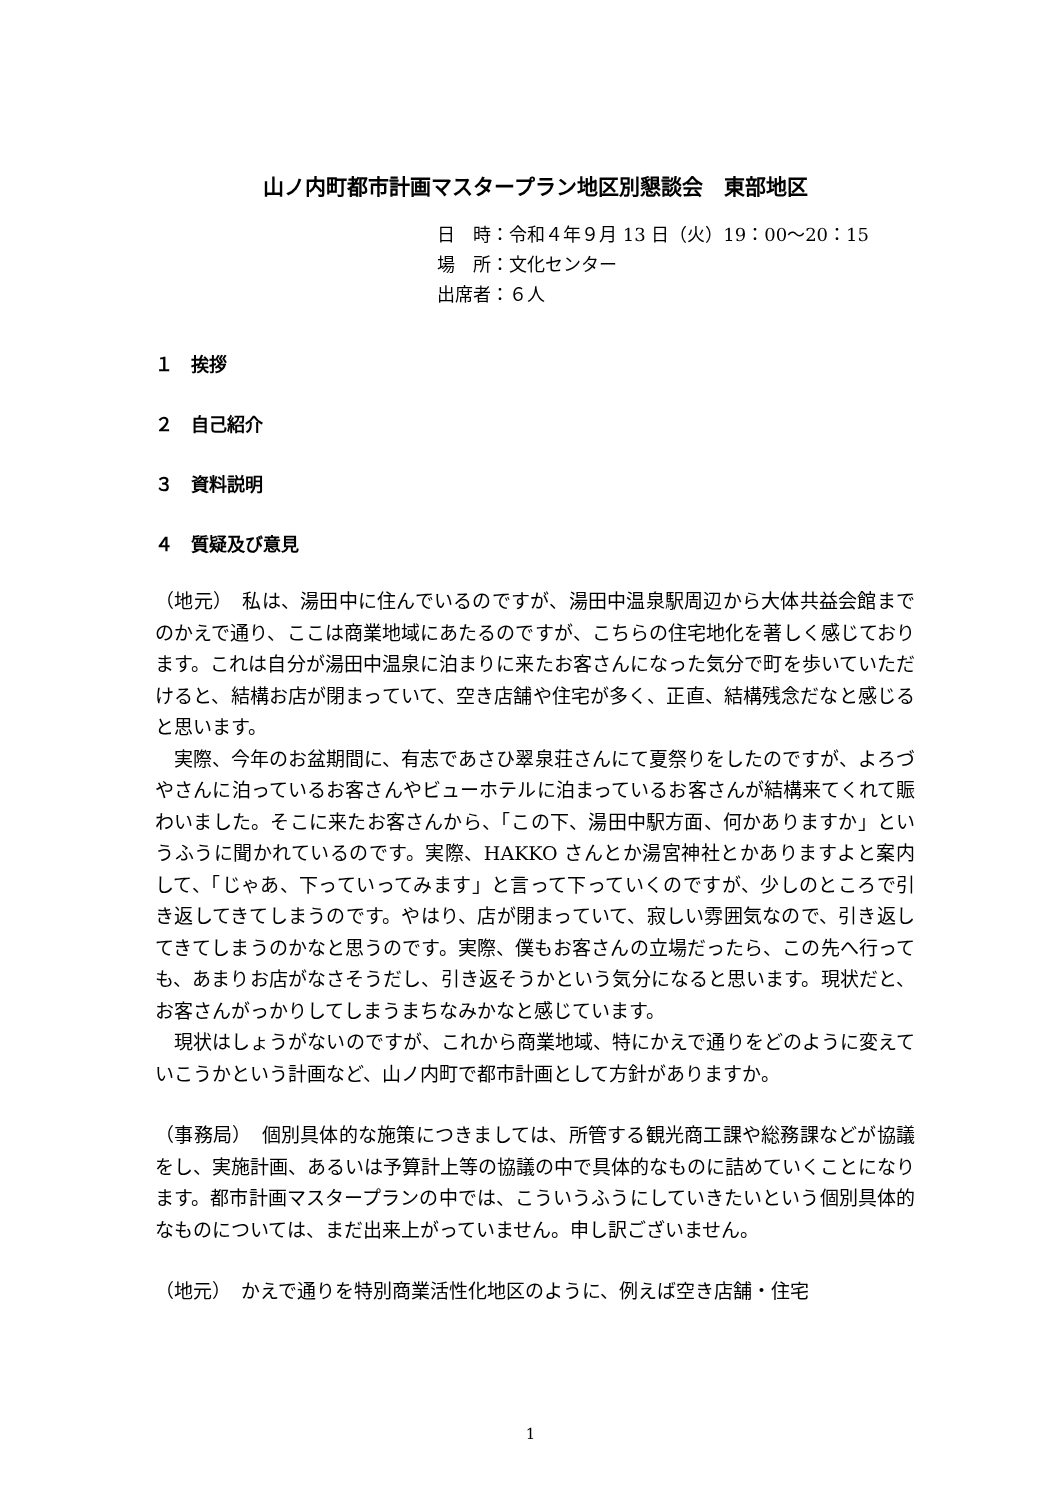山ノ内町都市計画マスタープラン地区別懇談会　東部地区
日　時：令和４年９月 13 日（火）19：00～20：15
場　所：文化センター
出席者：６人
１　挨拶
２　自己紹介
３　資料説明
４　質疑及び意見
（地元）　私は、湯田中に住んでいるのですが、湯田中温泉駅周辺から大体共益会館までのかえで通り、ここは商業地域にあたるのですが、こちらの住宅地化を著しく感じております。これは自分が湯田中温泉に泊まりに来たお客さんになった気分で町を歩いていただけると、結構お店が閉まっていて、空き店舗や住宅が多く、正直、結構残念だなと感じると思います。
　実際、今年のお盆期間に、有志であさひ翠泉荘さんにて夏祭りをしたのですが、よろづやさんに泊っているお客さんやビューホテルに泊まっているお客さんが結構来てくれて賑わいました。そこに来たお客さんから、「この下、湯田中駅方面、何かありますか」というふうに聞かれているのです。実際、HAKKO さんとか湯宮神社とかありますよと案内して、「じゃあ、下っていってみます」と言って下っていくのですが、少しのところで引き返してきてしまうのです。やはり、店が閉まっていて、寂しい雰囲気なので、引き返してきてしまうのかなと思うのです。実際、僕もお客さんの立場だったら、この先へ行っても、あまりお店がなさそうだし、引き返そうかという気分になると思います。現状だと、お客さんがっかりしてしまうまちなみかなと感じています。
　現状はしょうがないのですが、これから商業地域、特にかえで通りをどのように変えていこうかという計画など、山ノ内町で都市計画として方針がありますか。
（事務局）　個別具体的な施策につきましては、所管する観光商工課や総務課などが協議をし、実施計画、あるいは予算計上等の協議の中で具体的なものに詰めていくことになります。都市計画マスタープランの中では、こういうふうにしていきたいという個別具体的なものについては、まだ出来上がっていません。申し訳ございません。
（地元）　かえで通りを特別商業活性化地区のように、例えば空き店舗・住宅
1